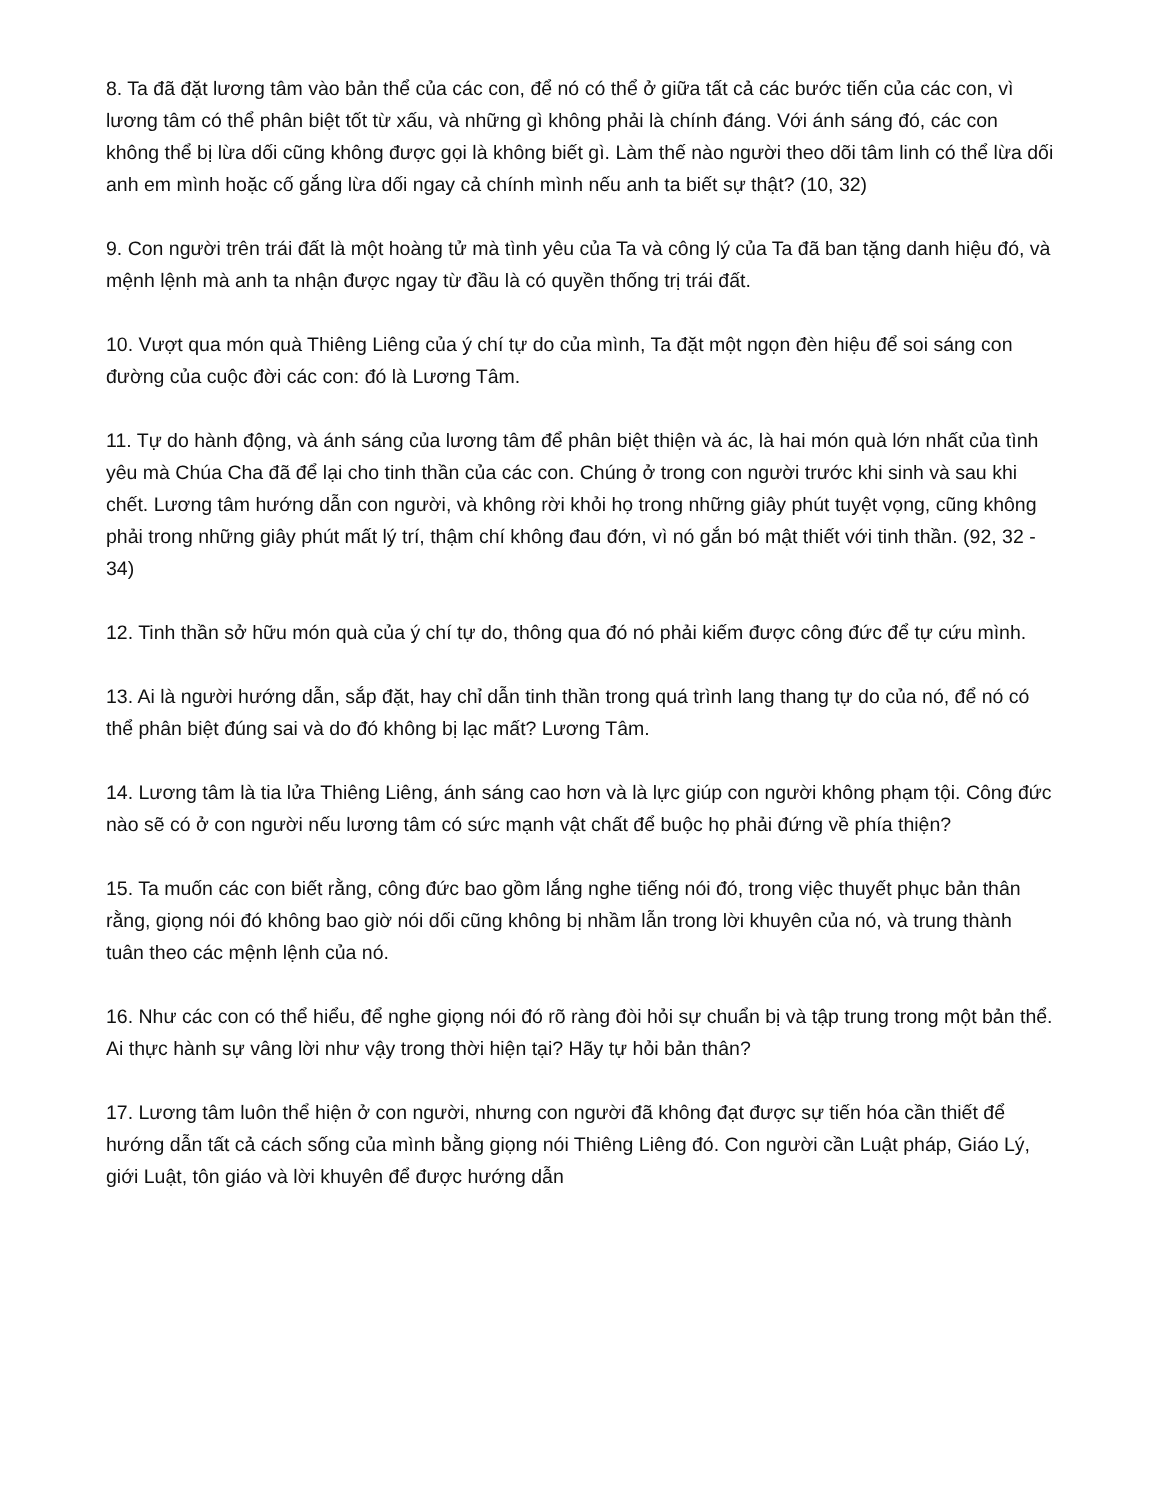8. Ta đã đặt lương tâm vào bản thể của các con, để nó có thể ở giữa tất cả các bước tiến của các con, vì lương tâm có thể phân biệt tốt từ xấu, và những gì không phải là chính đáng. Với ánh sáng đó, các con không thể bị lừa dối cũng không được gọi là không biết gì. Làm thế nào người theo dõi tâm linh có thể lừa dối anh em mình hoặc cố gắng lừa dối ngay cả chính mình nếu anh ta biết sự thật? (10, 32)
9. Con người trên trái đất là một hoàng tử mà tình yêu của Ta và công lý của Ta đã ban tặng danh hiệu đó, và mệnh lệnh mà anh ta nhận được ngay từ đầu là có quyền thống trị trái đất.
10. Vượt qua món quà Thiêng Liêng của ý chí tự do của mình, Ta đặt một ngọn đèn hiệu để soi sáng con đường của cuộc đời các con: đó là Lương Tâm.
11. Tự do hành động, và ánh sáng của lương tâm để phân biệt thiện và ác, là hai món quà lớn nhất của tình yêu mà Chúa Cha đã để lại cho tinh thần của các con. Chúng ở trong con người trước khi sinh và sau khi chết. Lương tâm hướng dẫn con người, và không rời khỏi họ trong những giây phút tuyệt vọng, cũng không phải trong những giây phút mất lý trí, thậm chí không đau đớn, vì nó gắn bó mật thiết với tinh thần. (92, 32 - 34)
12. Tinh thần sở hữu món quà của ý chí tự do, thông qua đó nó phải kiếm được công đức để tự cứu mình.
13. Ai là người hướng dẫn, sắp đặt, hay chỉ dẫn tinh thần trong quá trình lang thang tự do của nó, để nó có thể phân biệt đúng sai và do đó không bị lạc mất? Lương Tâm.
14. Lương tâm là tia lửa Thiêng Liêng, ánh sáng cao hơn và là lực giúp con người không phạm tội. Công đức nào sẽ có ở con người nếu lương tâm có sức mạnh vật chất để buộc họ phải đứng về phía thiện?
15. Ta muốn các con biết rằng, công đức bao gồm lắng nghe tiếng nói đó, trong việc thuyết phục bản thân rằng, giọng nói đó không bao giờ nói dối cũng không bị nhầm lẫn trong lời khuyên của nó, và trung thành tuân theo các mệnh lệnh của nó.
16. Như các con có thể hiểu, để nghe giọng nói đó rõ ràng đòi hỏi sự chuẩn bị và tập trung trong một bản thể. Ai thực hành sự vâng lời như vậy trong thời hiện tại? Hãy tự hỏi bản thân?
17. Lương tâm luôn thể hiện ở con người, nhưng con người đã không đạt được sự tiến hóa cần thiết để hướng dẫn tất cả cách sống của mình bằng giọng nói Thiêng Liêng đó. Con người cần Luật pháp, Giáo Lý, giới Luật, tôn giáo và lời khuyên để được hướng dẫn